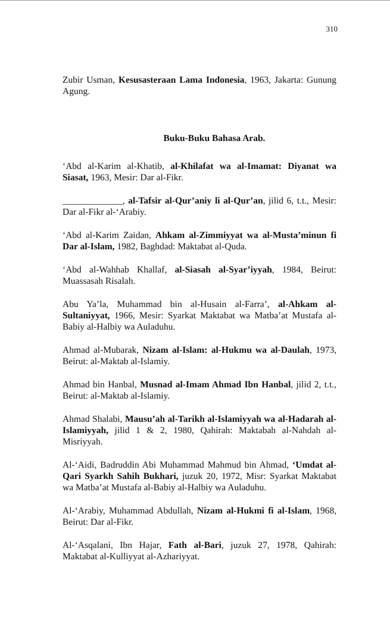310
Zubir Usman, Kesusasteraan Lama Indonesia, 1963, Jakarta: Gunung Agung.
Buku-Buku Bahasa Arab.
‘Abd al-Karim al-Khatib, al-Khilafat wa al-Imamat: Diyanat wa Siasat, 1963, Mesir: Dar al-Fikr.
_____________, al-Tafsir al-Qur’aniy li al-Qur’an, jilid 6, t.t., Mesir: Dar al-Fikr al-‘Arabiy.
‘Abd al-Karim Zaidan, Ahkam al-Zimmiyyat wa al-Musta’minun fi Dar al-Islam, 1982, Baghdad: Maktabat al-Quda.
‘Abd al-Wahhab Khallaf, al-Siasah al-Syar’iyyah, 1984, Beirut: Muassasah Risalah.
Abu Ya’la, Muhammad bin al-Husain al-Farra’, al-Ahkam al-Sultaniyyat, 1966, Mesir: Syarkat Maktabat wa Matba’at Mustafa al-Babiy al-Halbiy wa Auladuhu.
Ahmad al-Mubarak, Nizam al-Islam: al-Hukmu wa al-Daulah, 1973, Beirut: al-Maktab al-Islamiy.
Ahmad bin Hanbal, Musnad al-Imam Ahmad Ibn Hanbal, jilid 2, t.t., Beirut: al-Maktab al-Islamiy.
Ahmad Shalabi, Mausu’ah al-Tarikh al-Islamiyyah wa al-Hadarah al-Islamiyyah, jilid 1 & 2, 1980, Qahirah: Maktabah al-Nahdah al-Misriyyah.
Al-‘Aidi, Badruddin Abi Muhammad Mahmud bin Ahmad, ‘Umdat al-Qari Syarkh Sahih Bukhari, juzuk 20, 1972, Misr: Syarkat Maktabat wa Matba’at Mustafa al-Babiy al-Halbiy wa Auladuhu.
Al-‘Arabiy, Muhammad Abdullah, Nizam al-Hukmi fi al-Islam, 1968, Beirut: Dar al-Fikr.
Al-‘Asqalani, Ibn Hajar, Fath al-Bari, juzuk 27, 1978, Qahirah: Maktabat al-Kulliyyat al-Azhariyyat.